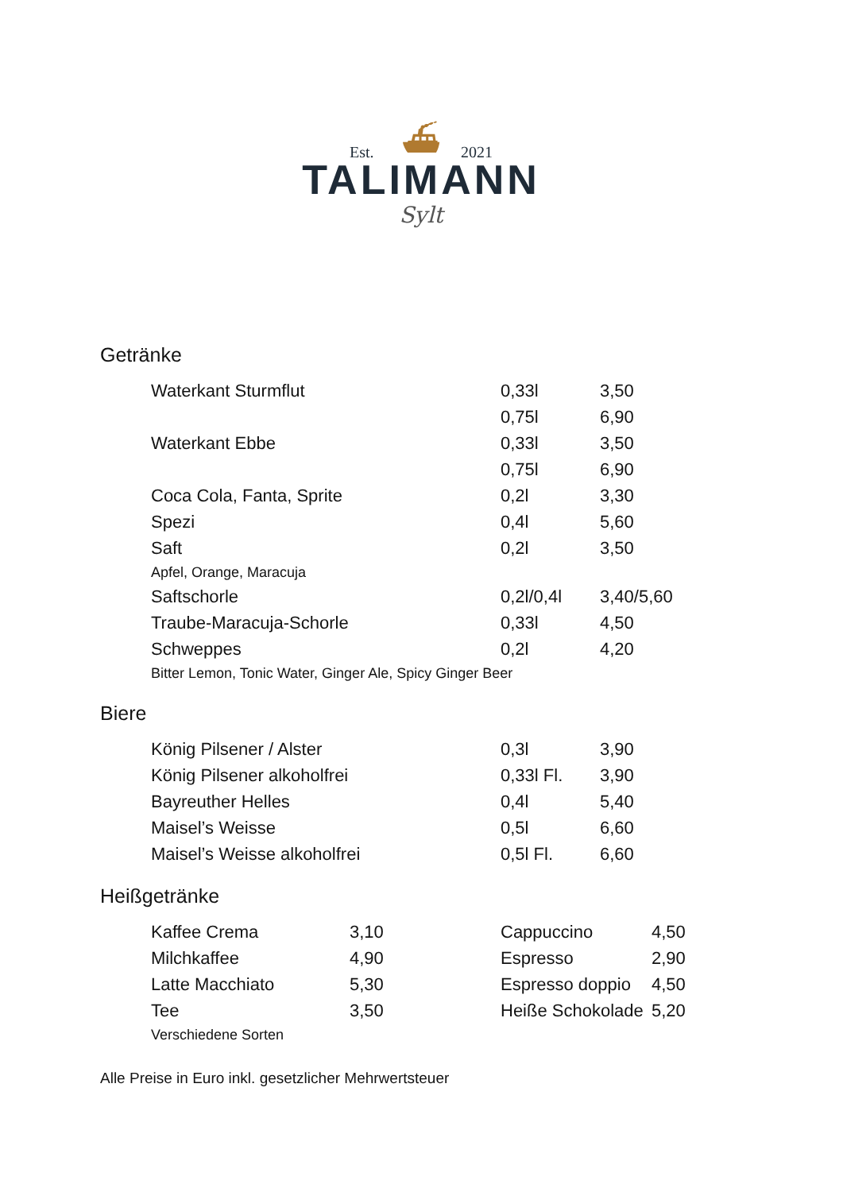Est. 2021
⛴
TALIMANN
Sylt
Getränke
| Waterkant Sturmflut | 0,33l | 3,50 |
| | 0,75l | 6,90 |
| Waterkant Ebbe | 0,33l | 3,50 |
| | 0,75l | 6,90 |
| Coca Cola, Fanta, Sprite | 0,2l | 3,30 |
| Spezi | 0,4l | 5,60 |
| Saft | 0,2l | 3,50 |
| Apfel, Orange, Maracuja | | |
| Saftschorle | 0,2l/0,4l | 3,40/5,60 |
| Traube-Maracuja-Schorle | 0,33l | 4,50 |
| Schweppes | 0,2l | 4,20 |
| Bitter Lemon, Tonic Water, Ginger Ale, Spicy Ginger Beer | | |
Biere
| König Pilsener / Alster | 0,3l | 3,90 |
| König Pilsener alkoholfrei | 0,33l Fl. | 3,90 |
| Bayreuther Helles | 0,4l | 5,40 |
| Maisel’s Weisse | 0,5l | 6,60 |
| Maisel’s Weisse alkoholfrei | 0,5l Fl. | 6,60 |
Heißgetränke
| Kaffee Crema | 3,10 | Cappuccino | 4,50 |
| Milchkaffee | 4,90 | Espresso | 2,90 |
| Latte Macchiato | 5,30 | Espresso doppio | 4,50 |
| Tee | 3,50 | Heiße Schokolade | 5,20 |
| Verschiedene Sorten | | | |
Alle Preise in Euro inkl. gesetzlicher Mehrwertsteuer